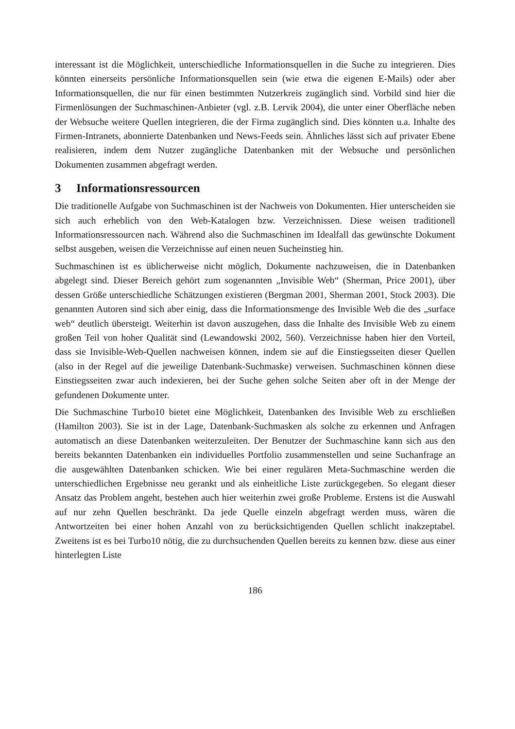interessant ist die Möglichkeit, unterschiedliche Informationsquellen in die Suche zu integrieren. Dies könnten einerseits persönliche Informationsquellen sein (wie etwa die eigenen E-Mails) oder aber Informationsquellen, die nur für einen bestimmten Nutzerkreis zugänglich sind. Vorbild sind hier die Firmenlösungen der Suchmaschinen-Anbieter (vgl. z.B. Lervik 2004), die unter einer Oberfläche neben der Websuche weitere Quellen integrieren, die der Firma zugänglich sind. Dies könnten u.a. Inhalte des Firmen-Intranets, abonnierte Datenbanken und News-Feeds sein. Ähnliches lässt sich auf privater Ebene realisieren, indem dem Nutzer zugängliche Datenbanken mit der Websuche und persönlichen Dokumenten zusammen abgefragt werden.
3 Informationsressourcen
Die traditionelle Aufgabe von Suchmaschinen ist der Nachweis von Dokumenten. Hier unterscheiden sie sich auch erheblich von den Web-Katalogen bzw. Verzeichnissen. Diese weisen traditionell Informationsressourcen nach. Während also die Suchmaschinen im Idealfall das gewünschte Dokument selbst ausgeben, weisen die Verzeichnisse auf einen neuen Sucheinstieg hin.
Suchmaschinen ist es üblicherweise nicht möglich, Dokumente nachzuweisen, die in Datenbanken abgelegt sind. Dieser Bereich gehört zum sogenannten „Invisible Web“ (Sherman, Price 2001), über dessen Größe unterschiedliche Schätzungen existieren (Bergman 2001, Sherman 2001, Stock 2003). Die genannten Autoren sind sich aber einig, dass die Informationsmenge des Invisible Web die des „surface web“ deutlich übersteigt. Weiterhin ist davon auszugehen, dass die Inhalte des Invisible Web zu einem großen Teil von hoher Qualität sind (Lewandowski 2002, 560). Verzeichnisse haben hier den Vorteil, dass sie Invisible-Web-Quellen nachweisen können, indem sie auf die Einstiegsseiten dieser Quellen (also in der Regel auf die jeweilige Datenbank-Suchmaske) verweisen. Suchmaschinen können diese Einstiegsseiten zwar auch indexieren, bei der Suche gehen solche Seiten aber oft in der Menge der gefundenen Dokumente unter.
Die Suchmaschine Turbo10 bietet eine Möglichkeit, Datenbanken des Invisible Web zu erschließen (Hamilton 2003). Sie ist in der Lage, Datenbank-Suchmasken als solche zu erkennen und Anfragen automatisch an diese Datenbanken weiterzuleiten. Der Benutzer der Suchmaschine kann sich aus den bereits bekannten Datenbanken ein individuelles Portfolio zusammenstellen und seine Suchanfrage an die ausgewählten Datenbanken schicken. Wie bei einer regulären Meta-Suchmaschine werden die unterschiedlichen Ergebnisse neu gerankt und als einheitliche Liste zurückgegeben. So elegant dieser Ansatz das Problem angeht, bestehen auch hier weiterhin zwei große Probleme. Erstens ist die Auswahl auf nur zehn Quellen beschränkt. Da jede Quelle einzeln abgefragt werden muss, wären die Antwortzeiten bei einer hohen Anzahl von zu berücksichtigenden Quellen schlicht inakzeptabel. Zweitens ist es bei Turbo10 nötig, die zu durchsuchenden Quellen bereits zu kennen bzw. diese aus einer hinterlegten Liste
186